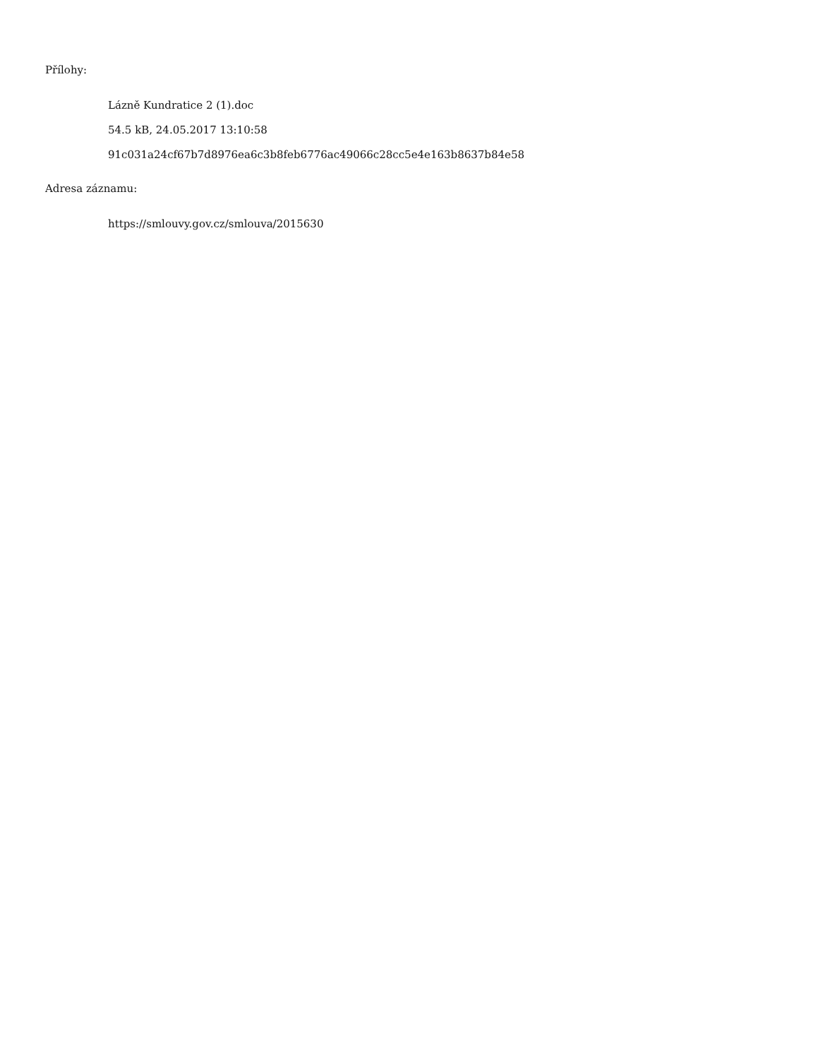Přílohy:
Lázně Kundratice 2 (1).doc
54.5 kB, 24.05.2017 13:10:58
91c031a24cf67b7d8976ea6c3b8feb6776ac49066c28cc5e4e163b8637b84e58
Adresa záznamu:
https://smlouvy.gov.cz/smlouva/2015630